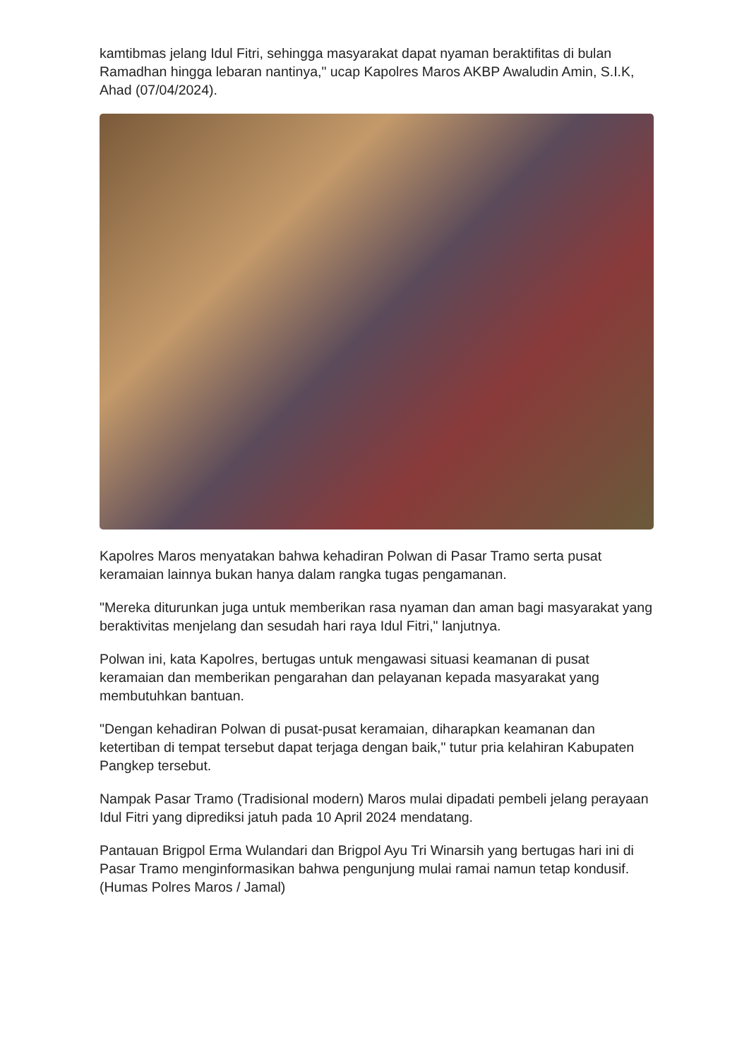kamtibmas jelang Idul Fitri, sehingga masyarakat dapat nyaman beraktifitas di bulan Ramadhan hingga lebaran nantinya," ucap Kapolres Maros AKBP Awaludin Amin, S.I.K, Ahad (07/04/2024).
Kapolres Maros menyatakan bahwa kehadiran Polwan di Pasar Tramo serta pusat keramaian lainnya bukan hanya dalam rangka tugas pengamanan.
"Mereka diturunkan juga untuk memberikan rasa nyaman dan aman bagi masyarakat yang beraktivitas menjelang dan sesudah hari raya Idul Fitri," lanjutnya.
Polwan ini, kata Kapolres, bertugas untuk mengawasi situasi keamanan di pusat keramaian dan memberikan pengarahan dan pelayanan kepada masyarakat yang membutuhkan bantuan.
"Dengan kehadiran Polwan di pusat-pusat keramaian, diharapkan keamanan dan ketertiban di tempat tersebut dapat terjaga dengan baik," tutur pria kelahiran Kabupaten Pangkep tersebut.
Nampak Pasar Tramo (Tradisional modern) Maros mulai dipadati pembeli jelang perayaan Idul Fitri yang diprediksi jatuh pada 10 April 2024 mendatang.
Pantauan Brigpol Erma Wulandari dan Brigpol Ayu Tri Winarsih yang bertugas hari ini di Pasar Tramo menginformasikan bahwa pengunjung mulai ramai namun tetap kondusif. (Humas Polres Maros / Jamal)